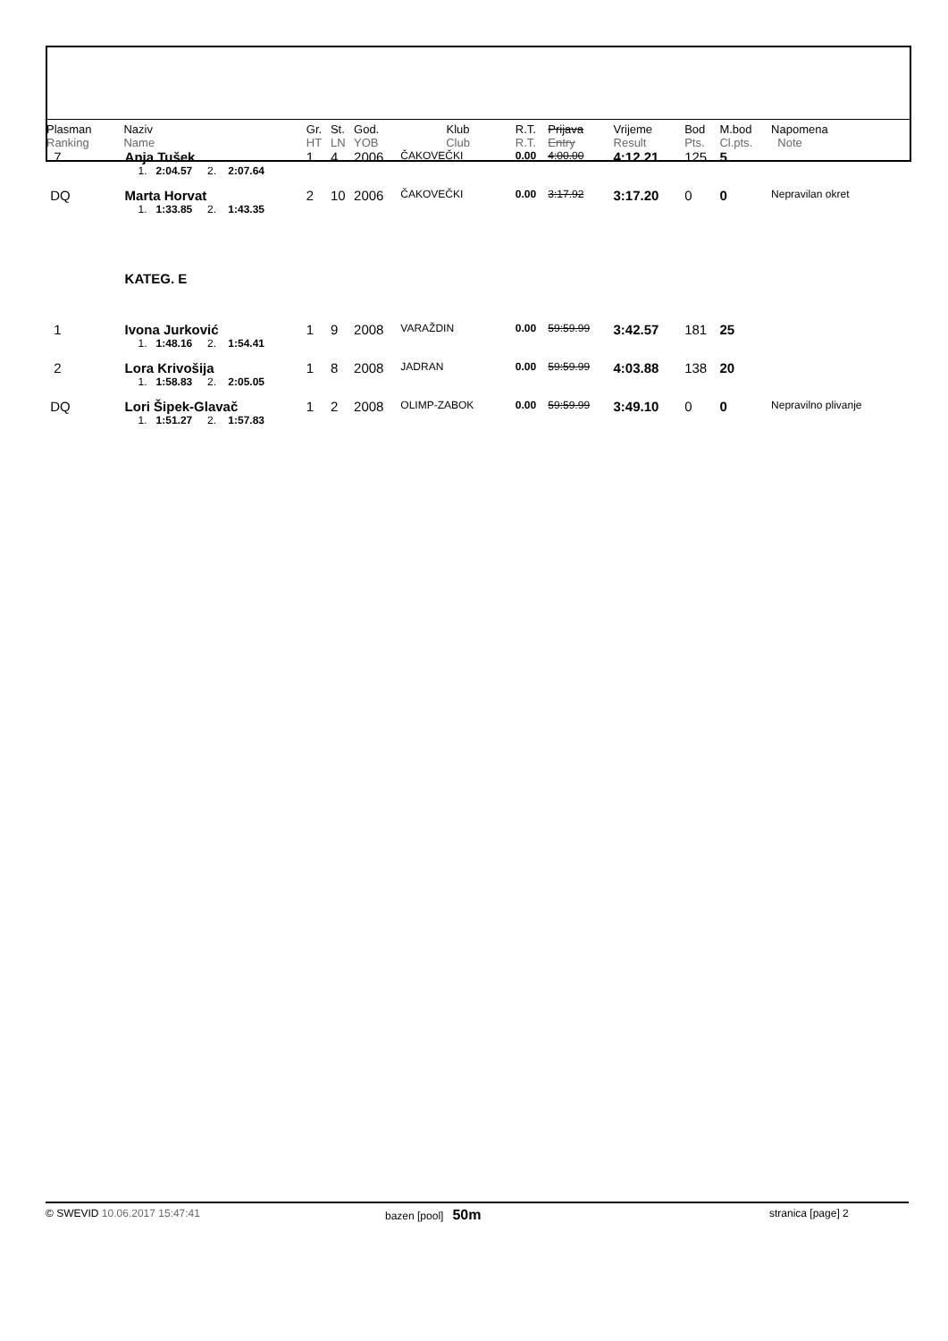| Plasman Ranking | Naziv Name | Gr. HT | St. LN | God. YOB | Klub Club | R.T. R.T. | Prijava Entry | Vrijeme Result | Bod Pts. | M.bod Cl.pts. | Napomena Note |
| --- | --- | --- | --- | --- | --- | --- | --- | --- | --- | --- | --- |
| 7 | Anja Tušek | 1 | 4 | 2006 | ČAKOVEČKI | 0.00 | 4:00.00 | 4:12.21 | 125 | 5 | |
| | 1. 2:04.57 2. 2:07.64 | | | | | | | | | | |
| DQ | Marta Horvat | 2 | 10 | 2006 | ČAKOVEČKI | 0.00 | 3:17.92 | 3:17.20 | 0 | 0 | Nepravilan okret |
| | 1. 1:33.85 2. 1:43.35 | | | | | | | | | | |
| | KATEG. E | | | | | | | | | | |
| 1 | Ivona Jurković | 1 | 9 | 2008 | VARAŽDIN | 0.00 | 59:59.99 | 3:42.57 | 181 | 25 | |
| | 1. 1:48.16 2. 1:54.41 | | | | | | | | | | |
| 2 | Lora Krivošija | 1 | 8 | 2008 | JADRAN | 0.00 | 59:59.99 | 4:03.88 | 138 | 20 | |
| | 1. 1:58.83 2. 2:05.05 | | | | | | | | | | |
| DQ | Lori Šipek-Glavač | 1 | 2 | 2008 | OLIMP-ZABOK | 0.00 | 59:59.99 | 3:49.10 | 0 | 0 | Nepravilno plivanje |
| | 1. 1:51.27 2. 1:57.83 | | | | | | | | | | |
© SWEVID 10.06.2017 15:47:41 bazen [pool] 50m
stranica [page] 2